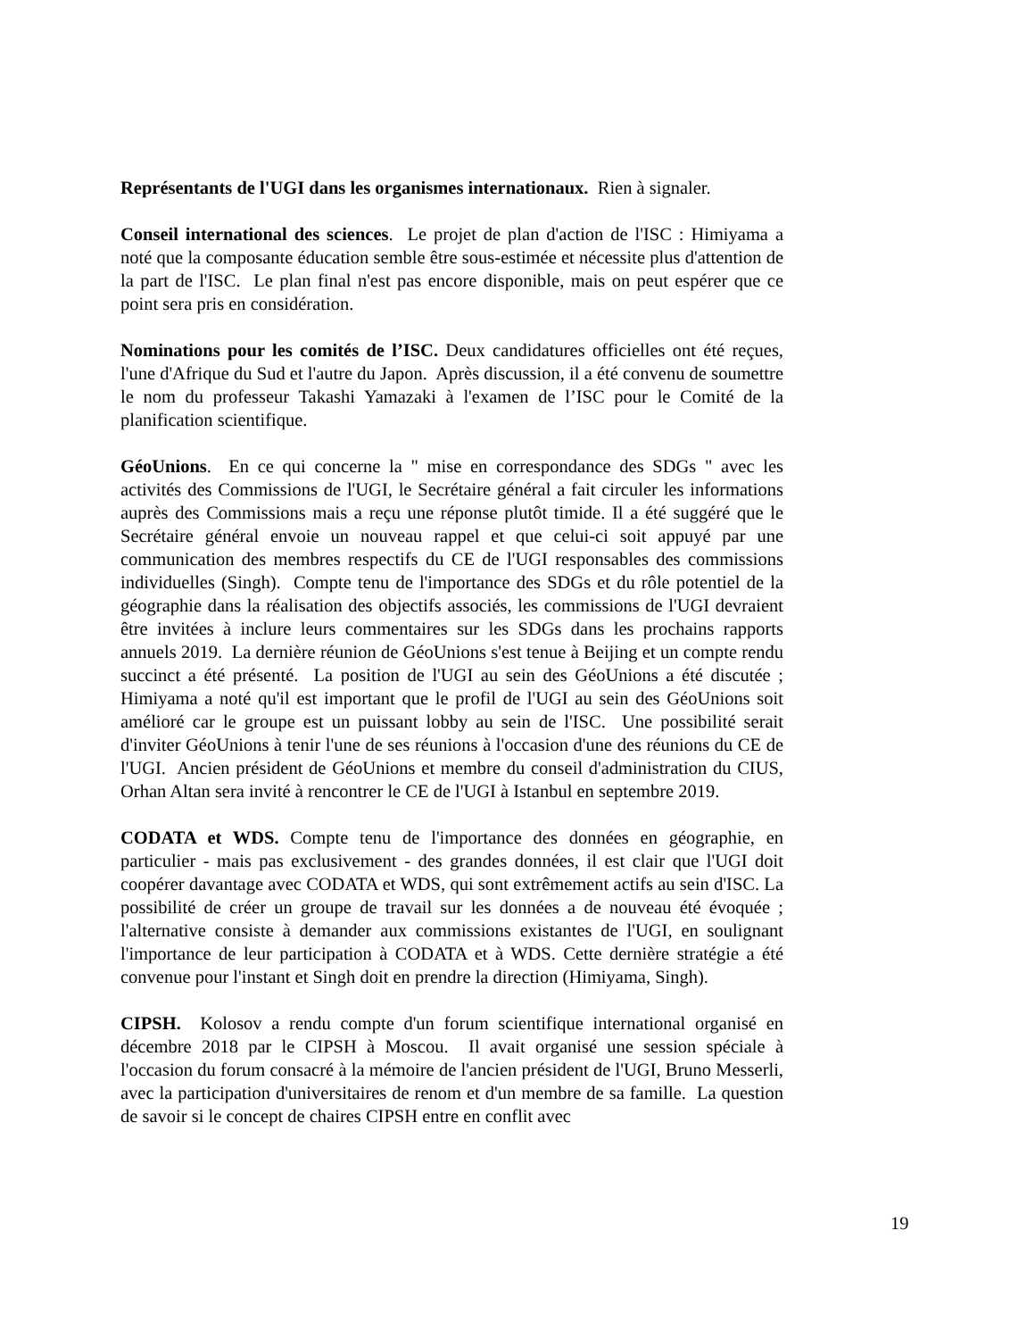Représentants de l'UGI dans les organismes internationaux. Rien à signaler.
Conseil international des sciences. Le projet de plan d'action de l'ISC : Himiyama a noté que la composante éducation semble être sous-estimée et nécessite plus d'attention de la part de l'ISC. Le plan final n'est pas encore disponible, mais on peut espérer que ce point sera pris en considération.
Nominations pour les comités de l’ISC. Deux candidatures officielles ont été reçues, l'une d'Afrique du Sud et l'autre du Japon. Après discussion, il a été convenu de soumettre le nom du professeur Takashi Yamazaki à l'examen de l’ISC pour le Comité de la planification scientifique.
GéoUnions. En ce qui concerne la " mise en correspondance des SDGs " avec les activités des Commissions de l'UGI, le Secrétaire général a fait circuler les informations auprès des Commissions mais a reçu une réponse plutôt timide. Il a été suggéré que le Secrétaire général envoie un nouveau rappel et que celui-ci soit appuyé par une communication des membres respectifs du CE de l'UGI responsables des commissions individuelles (Singh). Compte tenu de l'importance des SDGs et du rôle potentiel de la géographie dans la réalisation des objectifs associés, les commissions de l'UGI devraient être invitées à inclure leurs commentaires sur les SDGs dans les prochains rapports annuels 2019. La dernière réunion de GéoUnions s'est tenue à Beijing et un compte rendu succinct a été présenté. La position de l'UGI au sein des GéoUnions a été discutée ; Himiyama a noté qu'il est important que le profil de l'UGI au sein des GéoUnions soit amélioré car le groupe est un puissant lobby au sein de l'ISC. Une possibilité serait d'inviter GéoUnions à tenir l'une de ses réunions à l'occasion d'une des réunions du CE de l'UGI. Ancien président de GéoUnions et membre du conseil d'administration du CIUS, Orhan Altan sera invité à rencontrer le CE de l'UGI à Istanbul en septembre 2019.
CODATA et WDS. Compte tenu de l'importance des données en géographie, en particulier - mais pas exclusivement - des grandes données, il est clair que l'UGI doit coopérer davantage avec CODATA et WDS, qui sont extrêmement actifs au sein d'ISC. La possibilité de créer un groupe de travail sur les données a de nouveau été évoquée ; l'alternative consiste à demander aux commissions existantes de l'UGI, en soulignant l'importance de leur participation à CODATA et à WDS. Cette dernière stratégie a été convenue pour l'instant et Singh doit en prendre la direction (Himiyama, Singh).
CIPSH. Kolosov a rendu compte d'un forum scientifique international organisé en décembre 2018 par le CIPSH à Moscou. Il avait organisé une session spéciale à l'occasion du forum consacré à la mémoire de l'ancien président de l'UGI, Bruno Messerli, avec la participation d'universitaires de renom et d'un membre de sa famille. La question de savoir si le concept de chaires CIPSH entre en conflit avec
19